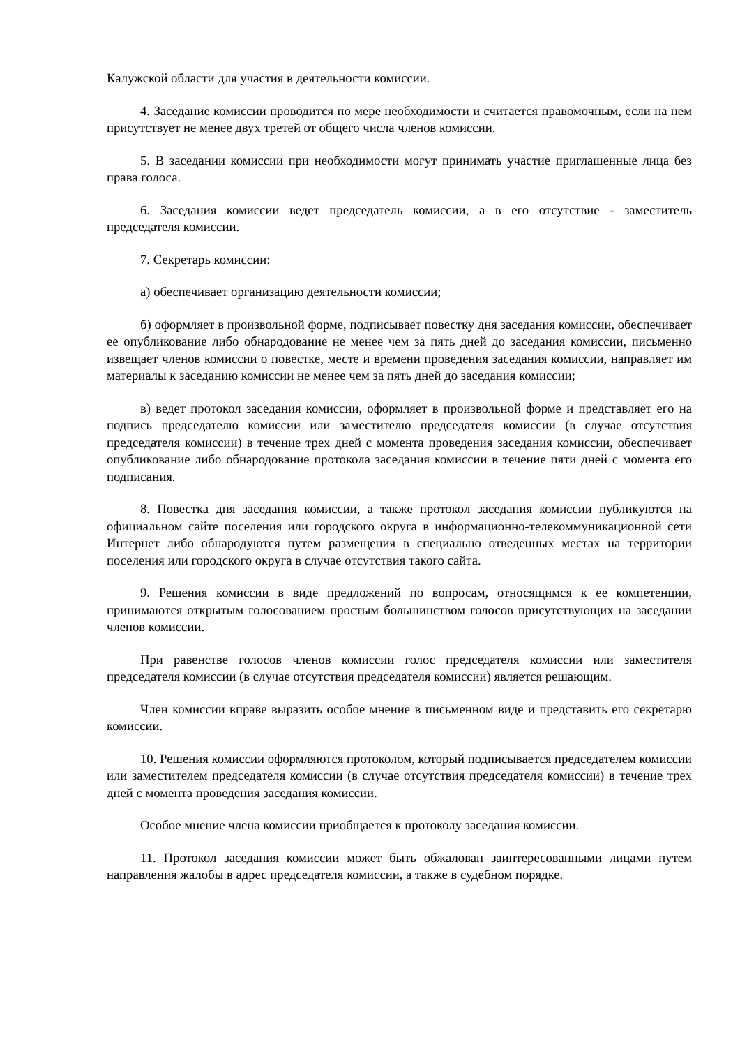Калужской области для участия в деятельности комиссии.
4. Заседание комиссии проводится по мере необходимости и считается правомочным, если на нем присутствует не менее двух третей от общего числа членов комиссии.
5. В заседании комиссии при необходимости могут принимать участие приглашенные лица без права голоса.
6. Заседания комиссии ведет председатель комиссии, а в его отсутствие - заместитель председателя комиссии.
7. Секретарь комиссии:
а) обеспечивает организацию деятельности комиссии;
б) оформляет в произвольной форме, подписывает повестку дня заседания комиссии, обеспечивает ее опубликование либо обнародование не менее чем за пять дней до заседания комиссии, письменно извещает членов комиссии о повестке, месте и времени проведения заседания комиссии, направляет им материалы к заседанию комиссии не менее чем за пять дней до заседания комиссии;
в) ведет протокол заседания комиссии, оформляет в произвольной форме и представляет его на подпись председателю комиссии или заместителю председателя комиссии (в случае отсутствия председателя комиссии) в течение трех дней с момента проведения заседания комиссии, обеспечивает опубликование либо обнародование протокола заседания комиссии в течение пяти дней с момента его подписания.
8. Повестка дня заседания комиссии, а также протокол заседания комиссии публикуются на официальном сайте поселения или городского округа в информационно-телекоммуникационной сети Интернет либо обнародуются путем размещения в специально отведенных местах на территории поселения или городского округа в случае отсутствия такого сайта.
9. Решения комиссии в виде предложений по вопросам, относящимся к ее компетенции, принимаются открытым голосованием простым большинством голосов присутствующих на заседании членов комиссии.
При равенстве голосов членов комиссии голос председателя комиссии или заместителя председателя комиссии (в случае отсутствия председателя комиссии) является решающим.
Член комиссии вправе выразить особое мнение в письменном виде и представить его секретарю комиссии.
10. Решения комиссии оформляются протоколом, который подписывается председателем комиссии или заместителем председателя комиссии (в случае отсутствия председателя комиссии) в течение трех дней с момента проведения заседания комиссии.
Особое мнение члена комиссии приобщается к протоколу заседания комиссии.
11. Протокол заседания комиссии может быть обжалован заинтересованными лицами путем направления жалобы в адрес председателя комиссии, а также в судебном порядке.